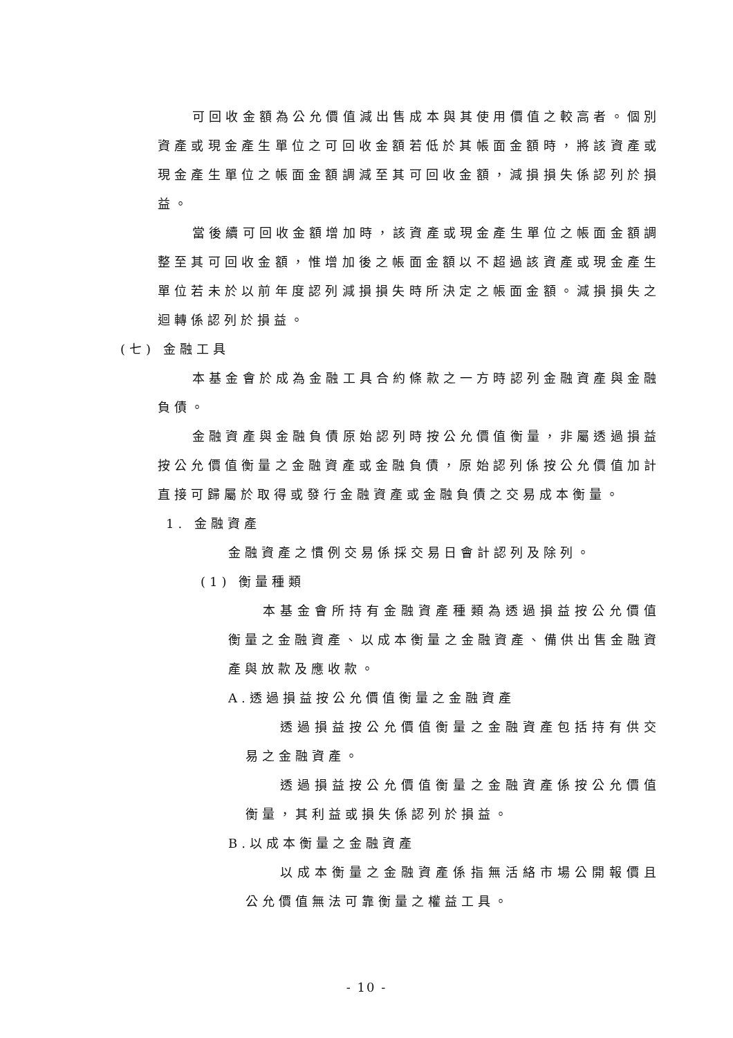可回收金額為公允價值減出售成本與其使用價值之較高者。個別資產或現金產生單位之可回收金額若低於其帳面金額時，將該資產或現金產生單位之帳面金額調減至其可回收金額，減損損失係認列於損益。
當後續可回收金額增加時，該資產或現金產生單位之帳面金額調整至其可回收金額，惟增加後之帳面金額以不超過該資產或現金產生單位若未於以前年度認列減損損失時所決定之帳面金額。減損損失之迴轉係認列於損益。
(七) 金融工具
本基金會於成為金融工具合約條款之一方時認列金融資產與金融負債。
金融資產與金融負債原始認列時按公允價值衡量，非屬透過損益按公允價值衡量之金融資產或金融負債，原始認列係按公允價值加計直接可歸屬於取得或發行金融資產或金融負債之交易成本衡量。
1. 金融資產
金融資產之慣例交易係採交易日會計認列及除列。
(1) 衡量種類
本基金會所持有金融資產種類為透過損益按公允價值衡量之金融資產、以成本衡量之金融資產、備供出售金融資產與放款及應收款。
A.透過損益按公允價值衡量之金融資產
透過損益按公允價值衡量之金融資產包括持有供交易之金融資產。
透過損益按公允價值衡量之金融資產係按公允價值衡量，其利益或損失係認列於損益。
B.以成本衡量之金融資產
以成本衡量之金融資產係指無活絡市場公開報價且公允價值無法可靠衡量之權益工具。
- 10 -